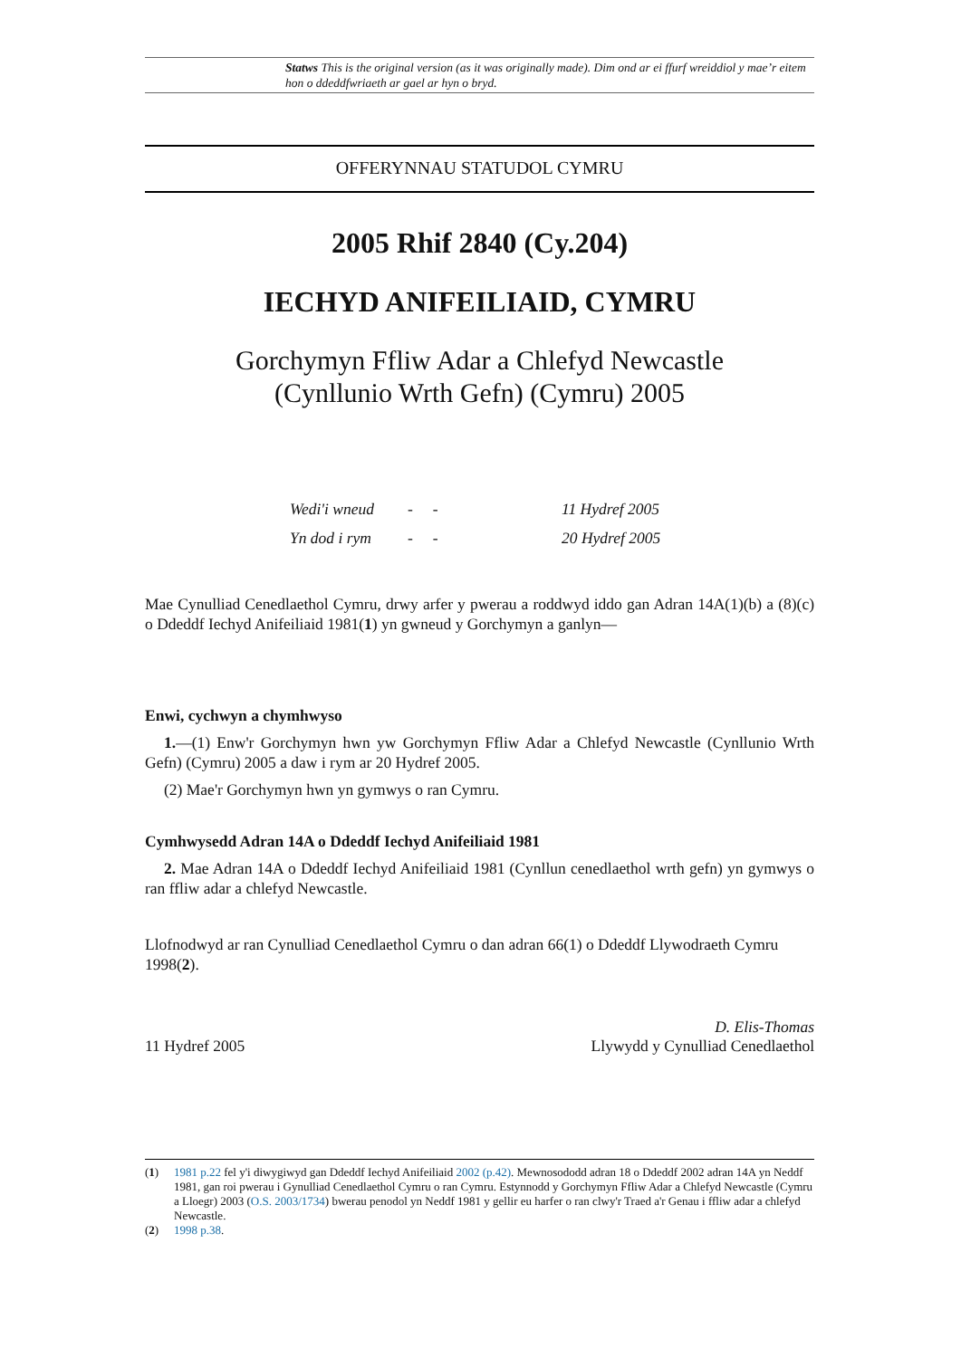Statws This is the original version (as it was originally made). Dim ond ar ei ffurf wreiddiol y mae’r eitem hon o ddeddfwriaeth ar gael ar hyn o bryd.
OFFERYNNAU STATUDOL CYMRU
2005 Rhif 2840 (Cy.204)
IECHYD ANIFEILIAID, CYMRU
Gorchymyn Ffliw Adar a Chlefyd Newcastle
(Cynllunio Wrth Gefn) (Cymru) 2005
Wedi'i wneud - - 11 Hydref 2005
Yn dod i rym - - 20 Hydref 2005
Mae Cynulliad Cenedlaethol Cymru, drwy arfer y pwerau a roddwyd iddo gan Adran 14A(1)(b) a (8)(c) o Ddeddf Iechyd Anifeiliaid 1981(1) yn gwneud y Gorchymyn a ganlyn—
Enwi, cychwyn a chymhwyso
1.—(1) Enw'r Gorchymyn hwn yw Gorchymyn Ffliw Adar a Chlefyd Newcastle (Cynllunio Wrth Gefn) (Cymru) 2005 a daw i rym ar 20 Hydref 2005.
(2) Mae'r Gorchymyn hwn yn gymwys o ran Cymru.
Cymhwysedd Adran 14A o Ddeddf Iechyd Anifeiliaid 1981
2. Mae Adran 14A o Ddeddf Iechyd Anifeiliaid 1981 (Cynllun cenedlaethol wrth gefn) yn gymwys o ran ffliw adar a chlefyd Newcastle.
Llofnodwyd ar ran Cynulliad Cenedlaethol Cymru o dan adran 66(1) o Ddeddf Llywodraeth Cymru 1998(2).
11 Hydref 2005 D. Elis-Thomas
Llywydd y Cynulliad Cenedlaethol
(1) 1981 p.22 fel y'i diwygiwyd gan Ddeddf Iechyd Anifeiliaid 2002 (p.42). Mewnosododd adran 18 o Ddeddf 2002 adran 14A yn Neddf 1981, gan roi pwerau i Gynulliad Cenedlaethol Cymru o ran Cymru. Estynnodd y Gorchymyn Ffliw Adar a Chlefyd Newcastle (Cymru a Lloegr) 2003 (O.S. 2003/1734) bwerau penodol yn Neddf 1981 y gellir eu harfer o ran clwy'r Traed a'r Genau i ffliw adar a chlefyd Newcastle.
(2) 1998 p.38.